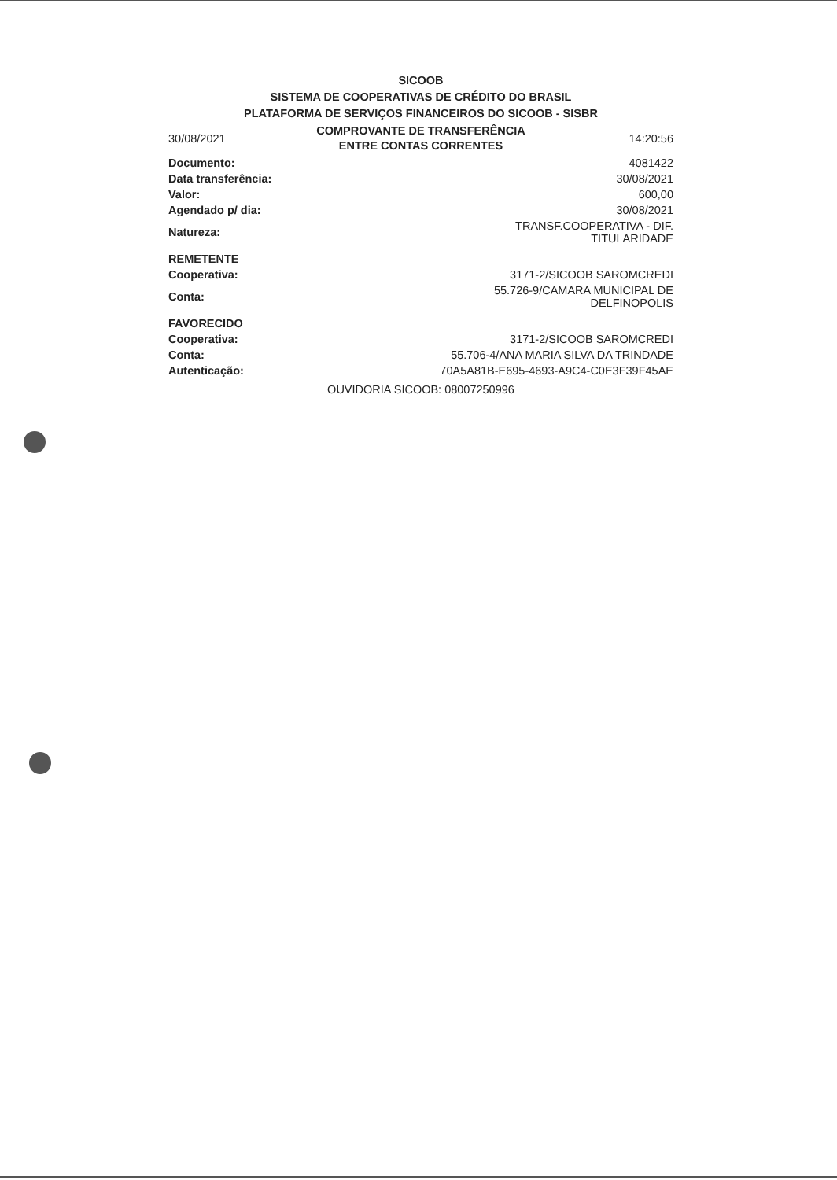SICOOB
SISTEMA DE COOPERATIVAS DE CRÉDITO DO BRASIL
PLATAFORMA DE SERVIÇOS FINANCEIROS DO SICOOB - SISBR
| 30/08/2021 | COMPROVANTE DE TRANSFERÊNCIA ENTRE CONTAS CORRENTES | 14:20:56 |
| Documento: | 4081422 |
| Data transferência: | 30/08/2021 |
| Valor: | 600,00 |
| Agendado p/ dia: | 30/08/2021 |
| Natureza: | TRANSF.COOPERATIVA - DIF. TITULARIDADE |
| REMETENTE | |
| Cooperativa: | 3171-2/SICOOB SAROMCREDI |
| Conta: | 55.726-9/CAMARA MUNICIPAL DE DELFINOPOLIS |
| FAVORECIDO | |
| Cooperativa: | 3171-2/SICOOB SAROMCREDI |
| Conta: | 55.706-4/ANA MARIA SILVA DA TRINDADE |
| Autenticação: | 70A5A81B-E695-4693-A9C4-C0E3F39F45AE |
OUVIDORIA SICOOB: 08007250996